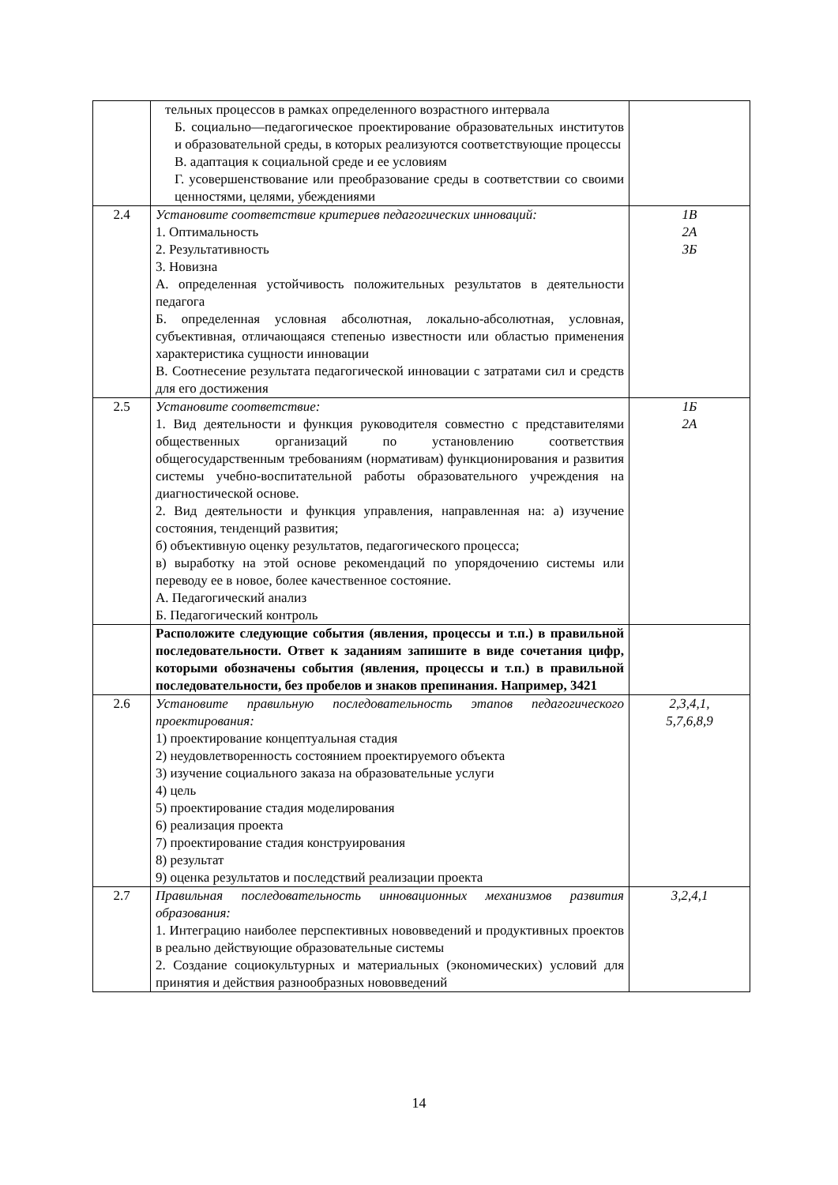| | тельных процессов в рамках определенного возрастного интервала Б. социально—педагогическое проектирование образовательных институтов и образовательной среды, в которых реализуются соответствующие процессы В. адаптация к социальной среде и ее условиям Г. усовершенствование или преобразование среды в соответствии со своими ценностями, целями, убеждениями | |
| 2.4 | Установите соответствие критериев педагогических инноваций: 1. Оптимальность 2. Результативность 3. Новизна А. определенная устойчивость положительных результатов в деятельности педагога Б. определенная условная абсолютная, локально-абсолютная, условная, субъективная, отличающаяся степенью известности или областью применения характеристика сущности инновации В. Соотнесение результата педагогической инновации с затратами сил и средств для его достижения | 1В 2А 3Б |
| 2.5 | Установите соответствие: 1. Вид деятельности и функция руководителя совместно с представителями общественных организаций по установлению соответствия общегосударственным требованиям (нормативам) функционирования и развития системы учебно-воспитательной работы образовательного учреждения на диагностической основе. 2. Вид деятельности и функция управления, направленная на: а) изучение состояния, тенденций развития; б) объективную оценку результатов, педагогического процесса; в) выработку на этой основе рекомендаций по упорядочению системы или переводу ее в новое, более качественное состояние. А. Педагогический анализ Б. Педагогический контроль | 1Б 2А |
| | Расположите следующие события (явления, процессы и т.п.) в правильной последовательности. Ответ к заданиям запишите в виде сочетания цифр, которыми обозначены события (явления, процессы и т.п.) в правильной последовательности, без пробелов и знаков препинания. Например, 3421 | |
| 2.6 | Установите правильную последовательность этапов педагогического проектирования: 1) проектирование концептуальная стадия 2) неудовлетворенность состоянием проектируемого объекта 3) изучение социального заказа на образовательные услуги 4) цель 5) проектирование стадия моделирования 6) реализация проекта 7) проектирование стадия конструирования 8) результат 9) оценка результатов и последствий реализации проекта | 2,3,4,1, 5,7,6,8,9 |
| 2.7 | Правильная последовательность инновационных механизмов развития образования: 1. Интеграцию наиболее перспективных нововведений и продуктивных проектов в реально действующие образовательные системы 2. Создание социокультурных и материальных (экономических) условий для принятия и действия разнообразных нововведений | 3,2,4,1 |
14